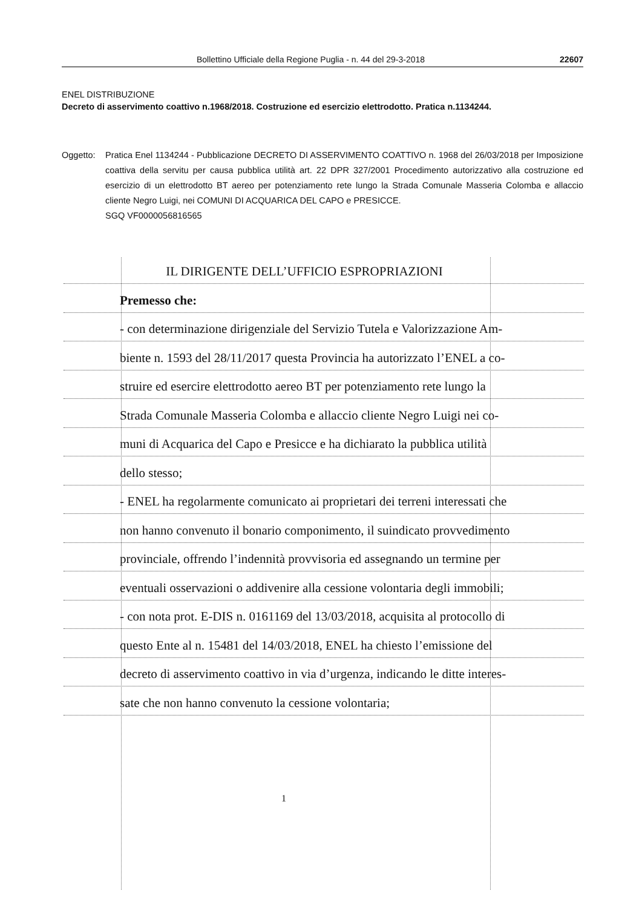Bollettino Ufficiale della Regione Puglia - n. 44 del 29-3-2018 22607
ENEL DISTRIBUZIONE
Decreto di asservimento coattivo n.1968/2018. Costruzione ed esercizio elettrodotto. Pratica n.1134244.
Oggetto: Pratica Enel 1134244 - Pubblicazione DECRETO DI ASSERVIMENTO COATTIVO n. 1968 del 26/03/2018 per Imposizione coattiva della servitu per causa pubblica utilità art. 22 DPR 327/2001 Procedimento autorizzativo alla costruzione ed esercizio di un elettrodotto BT aereo per potenziamento rete lungo la Strada Comunale Masseria Colomba e allaccio cliente Negro Luigi, nei COMUNI DI ACQUARICA DEL CAPO e PRESICCE.
SGQ VF0000056816565
IL DIRIGENTE DELL’UFFICIO ESPROPRIAZIONI
Premesso che:
- con determinazione dirigenziale del Servizio Tutela e Valorizzazione Am-
biente n. 1593 del 28/11/2017 questa Provincia ha autorizzato l’ENEL a co-
struire ed esercire elettrodotto aereo BT per potenziamento rete lungo la
Strada Comunale Masseria Colomba e allaccio cliente Negro Luigi nei co-
muni di Acquarica del Capo e Presicce e ha dichiarato la pubblica utilità
dello stesso;
- ENEL ha regolarmente comunicato ai proprietari dei terreni interessati che
non hanno convenuto il bonario componimento, il suindicato provvedimento
provinciale, offrendo l’indennità provvisoria ed assegnando un termine per
eventuali osservazioni o addivenire alla cessione volontaria degli immobili;
- con nota prot. E-DIS n. 0161169 del 13/03/2018, acquisita al protocollo di
questo Ente al n. 15481 del 14/03/2018, ENEL ha chiesto l’emissione del
decreto di asservimento coattivo in via d’urgenza, indicando le ditte interes-
sate che non hanno convenuto la cessione volontaria;
1